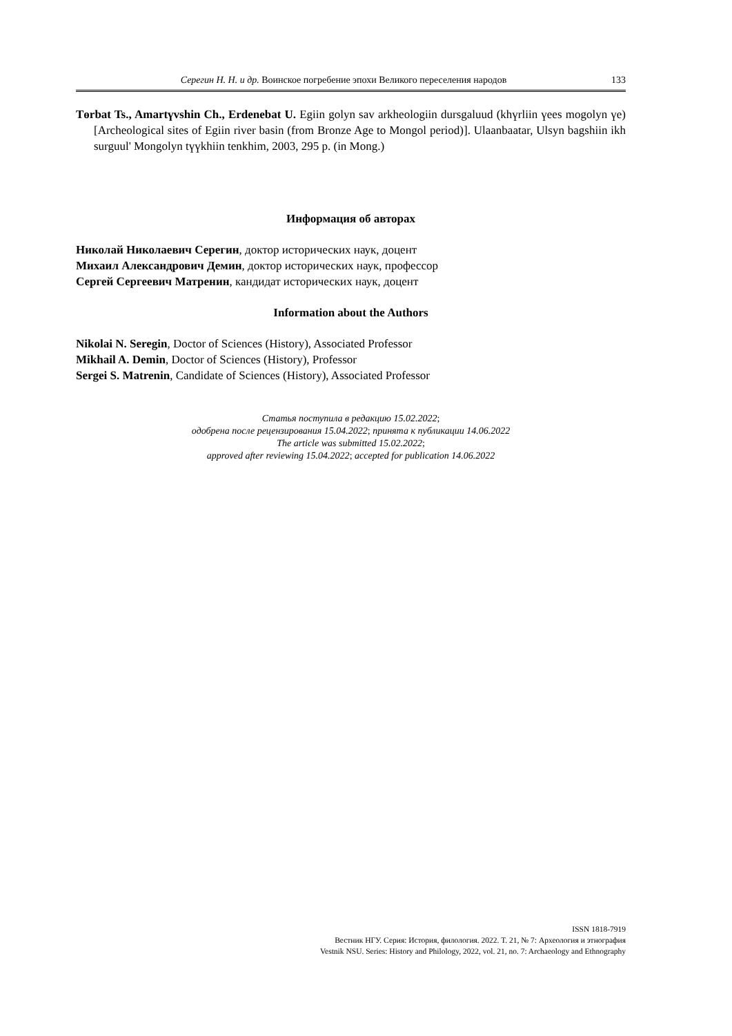Серегин Н. Н. и др. Воинское погребение эпохи Великого переселения народов 133
Tөrbat Ts., Amartүvshin Ch., Erdenebat U. Egiin golyn sav arkheologiin dursgaluud (khүrliin үees mogolyn үe) [Archeological sites of Egiin river basin (from Bronze Age to Mongol period)]. Ulaanbaatar, Ulsyn bagshiin ikh surguul' Mongolyn tүүkhiin tenkhim, 2003, 295 p. (in Mong.)
Информация об авторах
Николай Николаевич Серегин, доктор исторических наук, доцент
Михаил Александрович Демин, доктор исторических наук, профессор
Сергей Сергеевич Матренин, кандидат исторических наук, доцент
Information about the Authors
Nikolai N. Seregin, Doctor of Sciences (History), Associated Professor
Mikhail A. Demin, Doctor of Sciences (History), Professor
Sergei S. Matrenin, Candidate of Sciences (History), Associated Professor
Статья поступила в редакцию 15.02.2022;
одобрена после рецензирования 15.04.2022; принята к публикации 14.06.2022
The article was submitted 15.02.2022;
approved after reviewing 15.04.2022; accepted for publication 14.06.2022
ISSN 1818-7919
Вестник НГУ. Серия: История, филология. 2022. Т. 21, № 7: Археология и этнография
Vestnik NSU. Series: History and Philology, 2022, vol. 21, no. 7: Archaeology and Ethnography